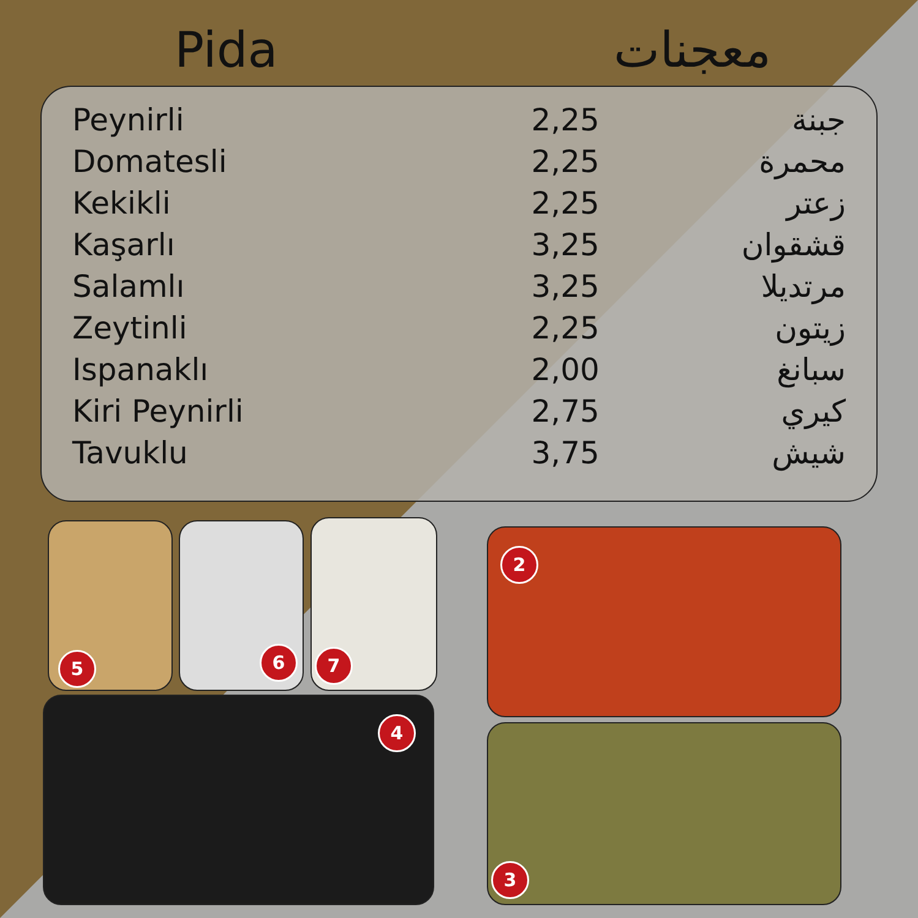Pida معجنات
| Peynirli | 2,25 | جبنة |
| Domatesli | 2,25 | محمرة |
| Kekikli | 2,25 | زعتر |
| Kaşarlı | 3,25 | قشقوان |
| Salamlı | 3,25 | مرتديلا |
| Zeytinli | 2,25 | زيتون |
| Ispanaklı | 2,00 | سبانغ |
| Kiri Peynirli | 2,75 | كيري |
| Tavuklu | 3,75 | شيش |
5 6 7
2
4
3